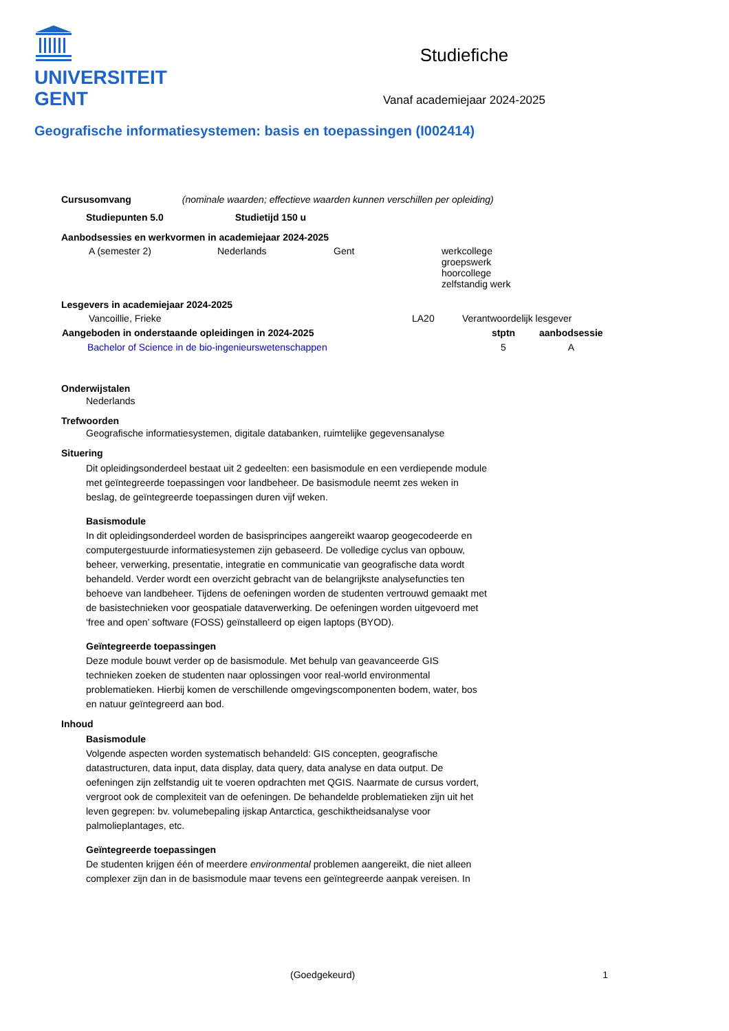UNIVERSITEIT
GENT
Studiefiche
Vanaf academiejaar 2024-2025
Geografische informatiesystemen: basis en toepassingen (I002414)
Cursusomvang (nominale waarden; effectieve waarden kunnen verschillen per opleiding)
Studiepunten 5.0 Studietijd 150 u
Aanbodsessies en werkvormen in academiejaar 2024-2025
| A (semester 2) | Nederlands | Gent | werkcollege groepswerk hoorcollege zelfstandig werk |
Lesgevers in academiejaar 2024-2025
| Vancoillie, Frieke | LA20 | Verantwoordelijk lesgever |
| Aangeboden in onderstaande opleidingen in 2024-2025 | stptn | aanbodsessie |
| --- | --- | --- |
| Bachelor of Science in de bio-ingenieurswetenschappen | 5 | A |
Onderwijstalen
Nederlands
Trefwoorden
Geografische informatiesystemen, digitale databanken, ruimtelijke gegevensanalyse
Situering
Dit opleidingsonderdeel bestaat uit 2 gedeelten: een basismodule en een verdiepende module met geïntegreerde toepassingen voor landbeheer. De basismodule neemt zes weken in beslag, de geïntegreerde toepassingen duren vijf weken.
Basismodule
In dit opleidingsonderdeel worden de basisprincipes aangereikt waarop geogecodeerde en computergestuurde informatiesystemen zijn gebaseerd. De volledige cyclus van opbouw, beheer, verwerking, presentatie, integratie en communicatie van geografische data wordt behandeld. Verder wordt een overzicht gebracht van de belangrijkste analysefuncties ten behoeve van landbeheer. Tijdens de oefeningen worden de studenten vertrouwd gemaakt met de basistechnieken voor geospatiale dataverwerking. De oefeningen worden uitgevoerd met ‘free and open’ software (FOSS) geïnstalleerd op eigen laptops (BYOD).
Geïntegreerde toepassingen
Deze module bouwt verder op de basismodule. Met behulp van geavanceerde GIS technieken zoeken de studenten naar oplossingen voor real-world environmental problematieken. Hierbij komen de verschillende omgevingscomponenten bodem, water, bos en natuur geïntegreerd aan bod.
Inhoud
Basismodule
Volgende aspecten worden systematisch behandeld: GIS concepten, geografische datastructuren, data input, data display, data query, data analyse en data output. De oefeningen zijn zelfstandig uit te voeren opdrachten met QGIS. Naarmate de cursus vordert, vergroot ook de complexiteit van de oefeningen. De behandelde problematieken zijn uit het leven gegrepen: bv. volumebepaling ijskap Antarctica, geschiktheidsanalyse voor palmolieplantages, etc.
Geïntegreerde toepassingen
De studenten krijgen één of meerdere environmental problemen aangereikt, die niet alleen complexer zijn dan in de basismodule maar tevens een geïntegreerde aanpak vereisen. In
(Goedgekeurd) 1